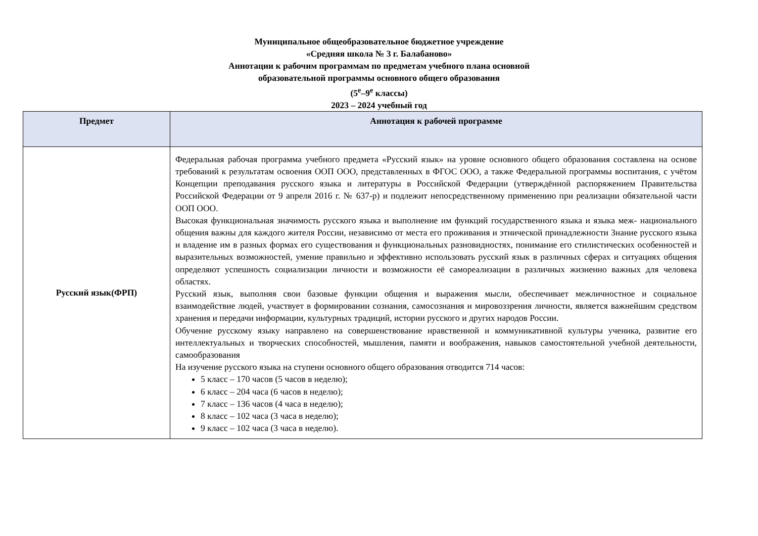Муниципальное общеобразовательное бюджетное учреждение
«Средняя школа № 3 г. Балабаново»
Аннотации к рабочим программам по предметам учебного плана основной
образовательной программы основного общего образования
(5<sup>е</sup>–9<sup>е</sup> классы)
2023 – 2024 учебный год
| Предмет | Аннотация к рабочей программе |
| --- | --- |
| Русский язык(ФРП) | Федеральная рабочая программа учебного предмета «Русский язык» на уровне основного общего образования составлена на основе требований к результатам освоения ООП ООО, представленных в ФГОС ООО, а также Федеральной программы воспитания, с учётом Концепции преподавания русского языка и литературы в Российской Федерации (утверждённой распоряжением Правительства Российской Федерации от 9 апреля 2016 г. № 637-р) и подлежит непосредственному применению при реализации обязательной части ООП ООО. Высокая функциональная значимость русского языка и выполнение им функций государственного языка и языка меж- национального общения важны для каждого жителя России, независимо от места его проживания и этнической принадлежности Знание русского языка и владение им в разных формах его существования и функциональных разновидностях, понимание его стилистических особенностей и выразительных возможностей, умение правильно и эффективно использовать русский язык в различных сферах и ситуациях общения определяют успешность социализации личности и возможности её самореализации в различных жизненно важных для человека областях. Русский язык, выполняя свои базовые функции общения и выражения мысли, обеспечивает межличностное и социальное взаимодействие людей, участвует в формировании сознания, самосознания и мировоззрения личности, является важнейшим средством хранения и передачи информации, культурных традиций, истории русского и других народов России. Обучение русскому языку направлено на совершенствование нравственной и коммуникативной культуры ученика, развитие его интеллектуальных и творческих способностей, мышления, памяти и воображения, навыков самостоятельной учебной деятельности, самообразования На изучение русского языка на ступени основного общего образования отводится 714 часов: 5 класс – 170 часов (5 часов в неделю); 6 класс – 204 часа (6 часов в неделю); 7 класс – 136 часов (4 часа в неделю); 8 класс – 102 часа (3 часа в неделю); 9 класс – 102 часа (3 часа в неделю). |